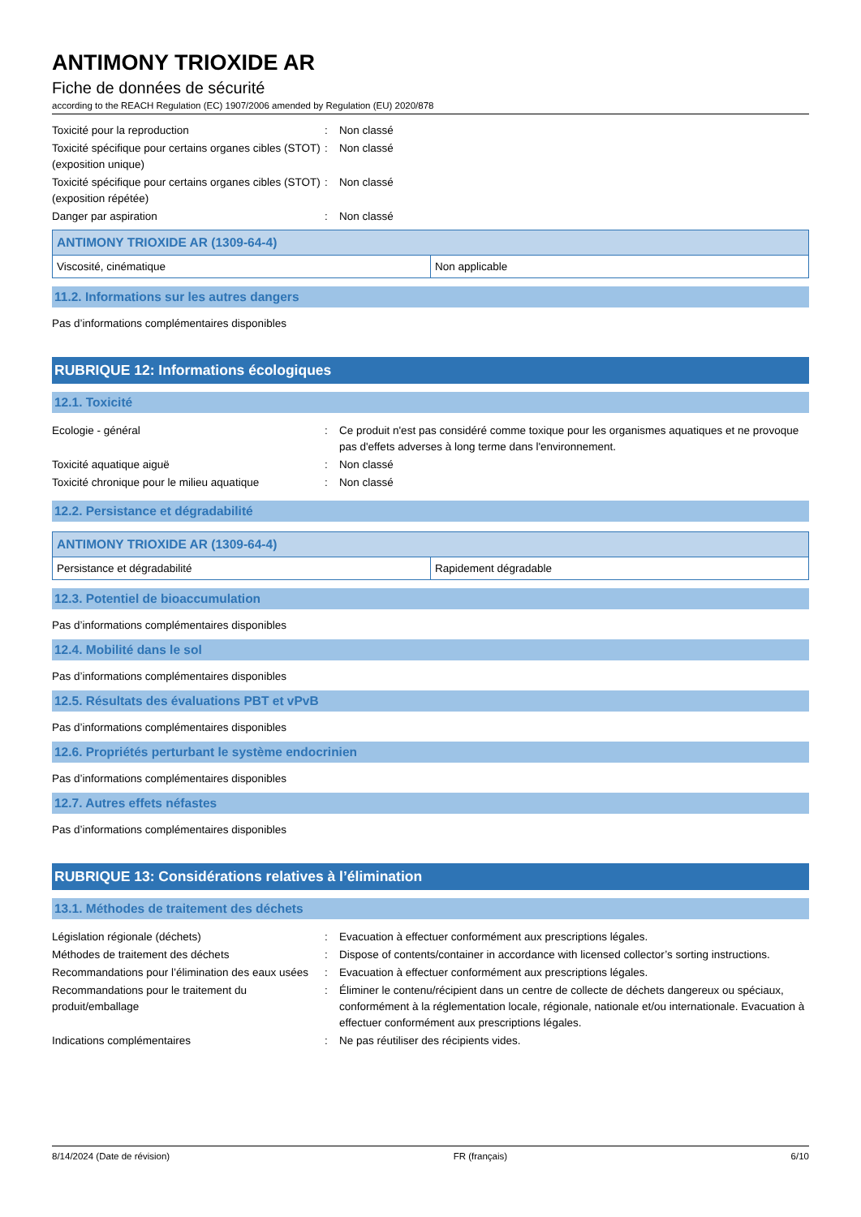ANTIMONY TRIOXIDE AR
Fiche de données de sécurité
according to the REACH Regulation (EC) 1907/2006 amended by Regulation (EU) 2020/878
Toxicité pour la reproduction
:
Non classé
Toxicité spécifique pour certains organes cibles (STOT) (exposition unique)
:
Non classé
Toxicité spécifique pour certains organes cibles (STOT) (exposition répétée)
:
Non classé
Danger par aspiration
:
Non classé
| ANTIMONY TRIOXIDE AR (1309-64-4) | |
| --- | --- |
| Viscosité, cinématique | Non applicable |
11.2. Informations sur les autres dangers
Pas d’informations complémentaires disponibles
RUBRIQUE 12: Informations écologiques
12.1. Toxicité
Ecologie - général
:
Ce produit n'est pas considéré comme toxique pour les organismes aquatiques et ne provoque pas d'effets adverses à long terme dans l'environnement.
Toxicité aquatique aiguë
:
Non classé
Toxicité chronique pour le milieu aquatique
:
Non classé
12.2. Persistance et dégradabilité
| ANTIMONY TRIOXIDE AR (1309-64-4) | |
| --- | --- |
| Persistance et dégradabilité | Rapidement dégradable |
12.3. Potentiel de bioaccumulation
Pas d’informations complémentaires disponibles
12.4. Mobilité dans le sol
Pas d’informations complémentaires disponibles
12.5. Résultats des évaluations PBT et vPvB
Pas d’informations complémentaires disponibles
12.6. Propriétés perturbant le système endocrinien
Pas d’informations complémentaires disponibles
12.7. Autres effets néfastes
Pas d’informations complémentaires disponibles
RUBRIQUE 13: Considérations relatives à l’élimination
13.1. Méthodes de traitement des déchets
Législation régionale (déchets)
:
Evacuation à effectuer conformément aux prescriptions légales.
Méthodes de traitement des déchets
:
Dispose of contents/container in accordance with licensed collector’s sorting instructions.
Recommandations pour l’élimination des eaux usées
:
Evacuation à effectuer conformément aux prescriptions légales.
Recommandations pour le traitement du produit/emballage
:
Éliminer le contenu/récipient dans un centre de collecte de déchets dangereux ou spéciaux, conformément à la réglementation locale, régionale, nationale et/ou internationale. Evacuation à effectuer conformément aux prescriptions légales.
Indications complémentaires
:
Ne pas réutiliser des récipients vides.
8/14/2024 (Date de révision) FR (français) 6/10